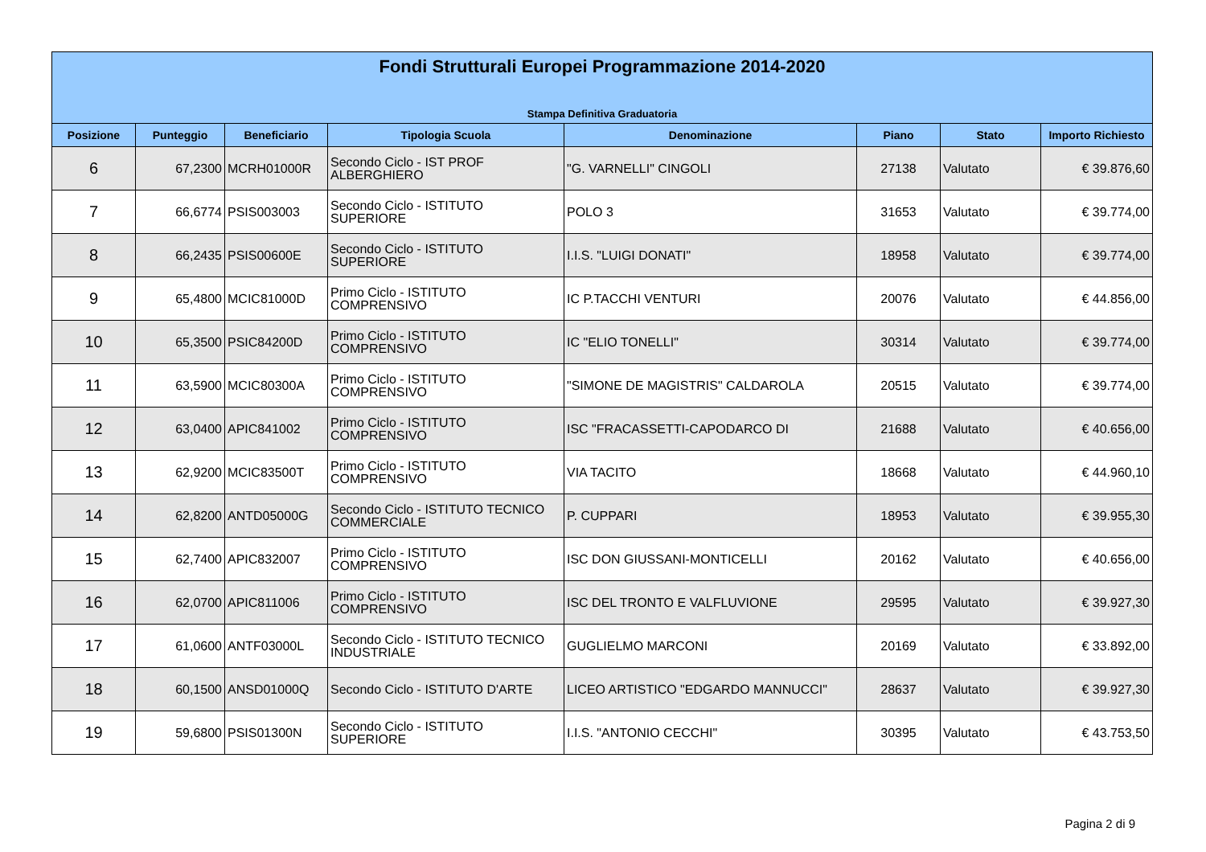| Fondi Strutturali Europei Programmazione 2014-2020 Stampa Definitiva Graduatoria | | | | | | | |
| --- | --- | --- | --- | --- | --- | --- | --- |
| Posizione | Punteggio | Beneficiario | Tipologia Scuola | Denominazione | Piano | Stato | Importo Richiesto |
| 6 | 67,2300 | MCRH01000R | Secondo Ciclo - IST PROF ALBERGHIERO | "G. VARNELLI" CINGOLI | 27138 | Valutato | € 39.876,60 |
| 7 | 66,6774 | PSIS003003 | Secondo Ciclo - ISTITUTO SUPERIORE | POLO 3 | 31653 | Valutato | € 39.774,00 |
| 8 | 66,2435 | PSIS00600E | Secondo Ciclo - ISTITUTO SUPERIORE | I.I.S. "LUIGI DONATI" | 18958 | Valutato | € 39.774,00 |
| 9 | 65,4800 | MCIC81000D | Primo Ciclo - ISTITUTO COMPRENSIVO | IC P.TACCHI VENTURI | 20076 | Valutato | € 44.856,00 |
| 10 | 65,3500 | PSIC84200D | Primo Ciclo - ISTITUTO COMPRENSIVO | IC "ELIO TONELLI" | 30314 | Valutato | € 39.774,00 |
| 11 | 63,5900 | MCIC80300A | Primo Ciclo - ISTITUTO COMPRENSIVO | "SIMONE DE MAGISTRIS" CALDAROLA | 20515 | Valutato | € 39.774,00 |
| 12 | 63,0400 | APIC841002 | Primo Ciclo - ISTITUTO COMPRENSIVO | ISC "FRACASSETTI-CAPODARCO DI | 21688 | Valutato | € 40.656,00 |
| 13 | 62,9200 | MCIC83500T | Primo Ciclo - ISTITUTO COMPRENSIVO | VIA TACITO | 18668 | Valutato | € 44.960,10 |
| 14 | 62,8200 | ANTD05000G | Secondo Ciclo - ISTITUTO TECNICO COMMERCIALE | P. CUPPARI | 18953 | Valutato | € 39.955,30 |
| 15 | 62,7400 | APIC832007 | Primo Ciclo - ISTITUTO COMPRENSIVO | ISC DON GIUSSANI-MONTICELLI | 20162 | Valutato | € 40.656,00 |
| 16 | 62,0700 | APIC811006 | Primo Ciclo - ISTITUTO COMPRENSIVO | ISC DEL TRONTO E VALFLUVIONE | 29595 | Valutato | € 39.927,30 |
| 17 | 61,0600 | ANTF03000L | Secondo Ciclo - ISTITUTO TECNICO INDUSTRIALE | GUGLIELMO MARCONI | 20169 | Valutato | € 33.892,00 |
| 18 | 60,1500 | ANSD01000Q | Secondo Ciclo - ISTITUTO D'ARTE | LICEO ARTISTICO "EDGARDO MANNUCCI" | 28637 | Valutato | € 39.927,30 |
| 19 | 59,6800 | PSIS01300N | Secondo Ciclo - ISTITUTO SUPERIORE | I.I.S. "ANTONIO CECCHI" | 30395 | Valutato | € 43.753,50 |
Pagina 2 di 9